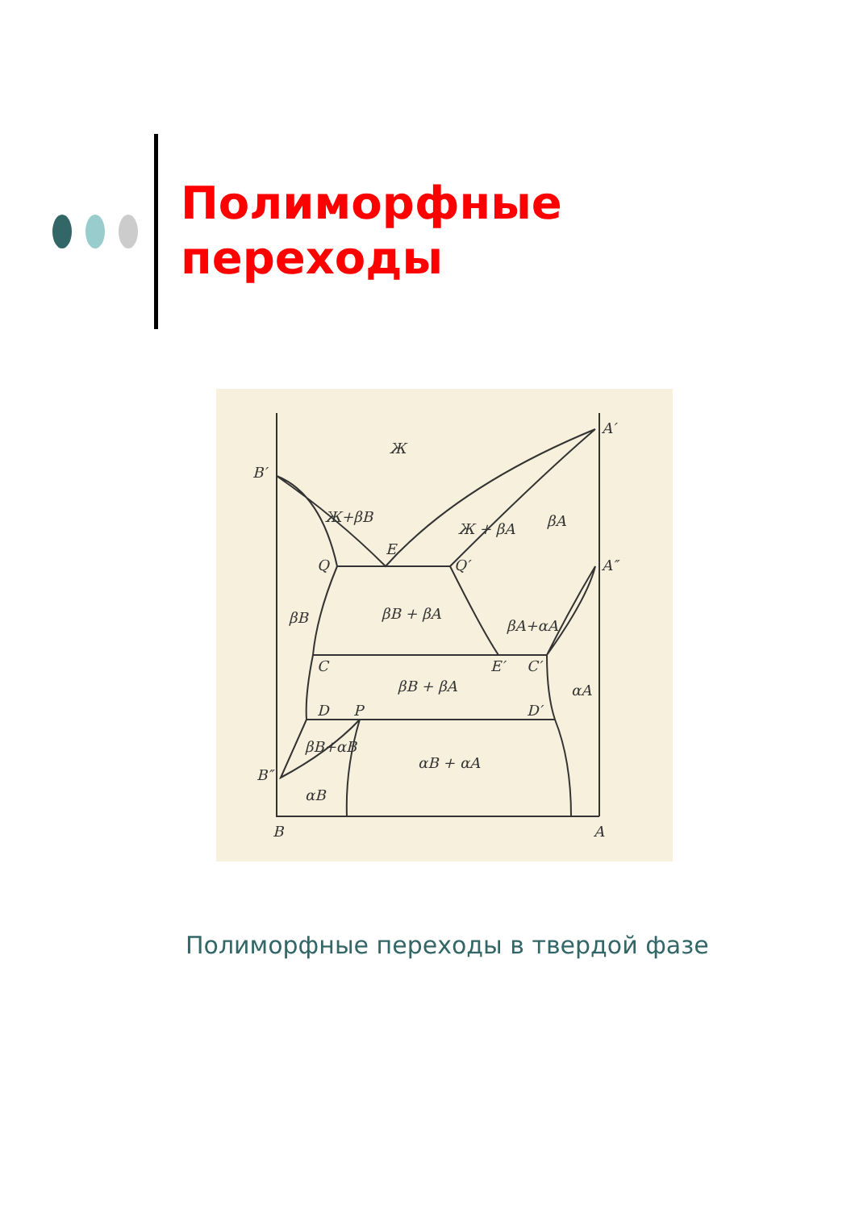Полиморфные
переходы
Ж
B′
A′
E
Q
Q′
A″
βB + βA
βB
βA
Ж + βA
Ж+βB
C
E′
C′
βB + βA
αA
D
P
D′
βB+αB
αB + αA
B″
αB
βA+αA
B
A
Полиморфные переходы в твердой фазе